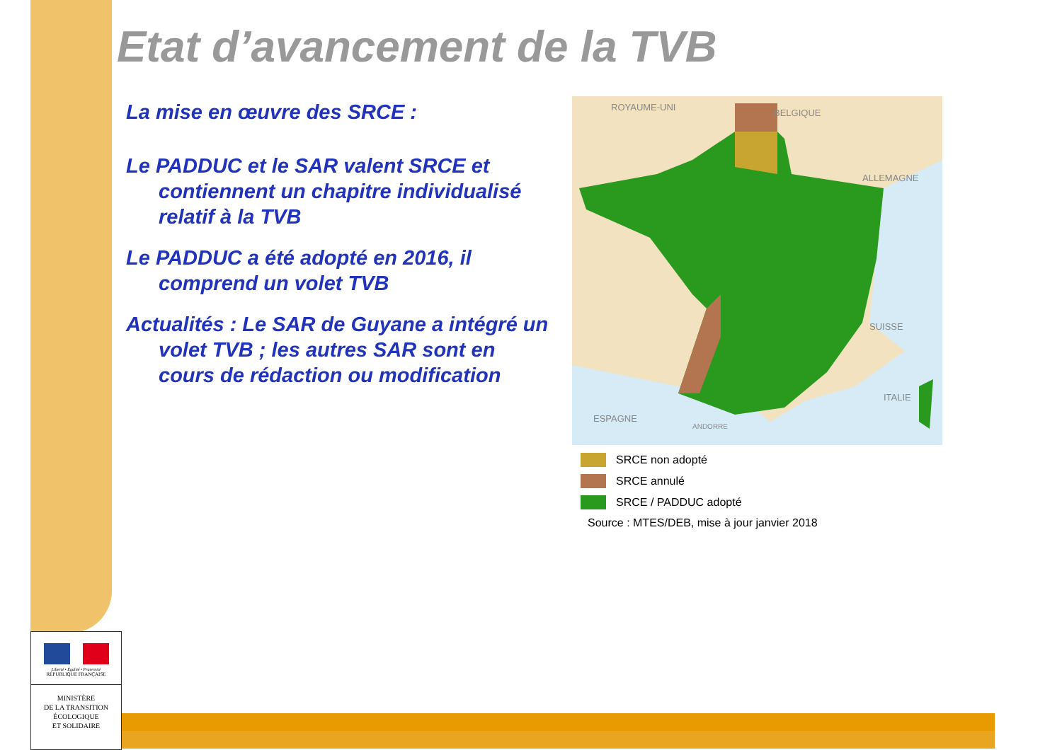Etat d’avancement de la TVB
La mise en œuvre des SRCE :
Le PADDUC et le SAR valent SRCE et contiennent un chapitre individualisé relatif à la TVB
Le PADDUC a été adopté en 2016, il comprend un volet TVB
Actualités : Le SAR de Guyane a intégré un volet TVB ; les autres SAR sont en cours de rédaction ou modification
ROYAUME-UNI
BELGIQUE
ALLEMAGNE
SUISSE
ITALIE
ESPAGNE
ANDORRE
SRCE non adopté
SRCE annulé
SRCE / PADDUC adopté
Source : MTES/DEB, mise à jour janvier 2018
Liberté • Égalité • Fraternité
RÉPUBLIQUE FRANÇAISE
MINISTÈRE
DE LA TRANSITION
ÉCOLOGIQUE
ET SOLIDAIRE